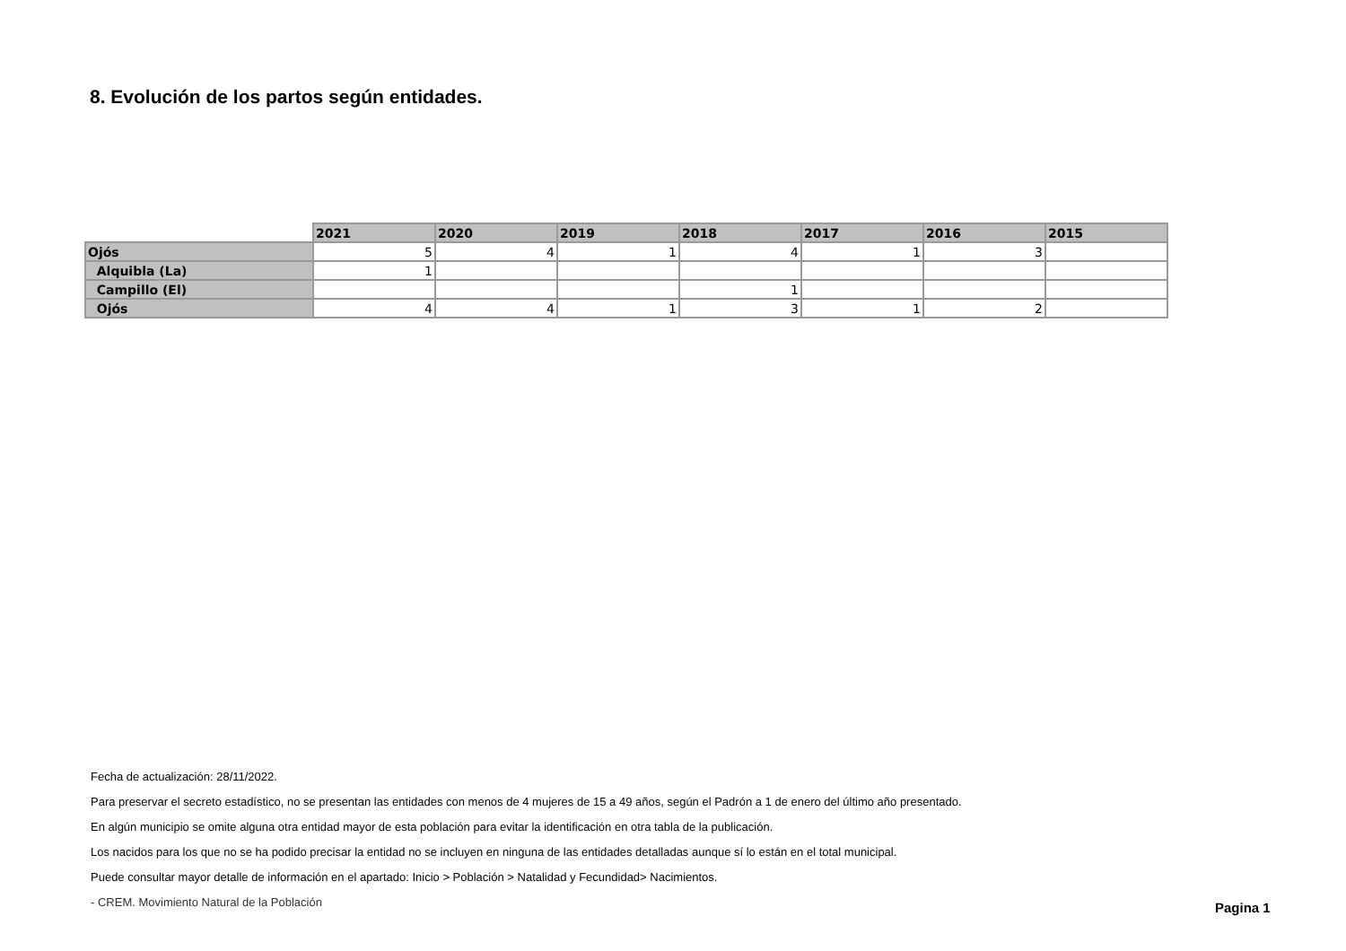8. Evolución de los partos según entidades.
| | 2021 | 2020 | 2019 | 2018 | 2017 | 2016 | 2015 |
| --- | --- | --- | --- | --- | --- | --- | --- |
| Ojós | 5 | 4 | 1 | 4 | 1 | 3 | |
| Alquibla (La) | 1 | | | | | | |
| Campillo (El) | | | | 1 | | | |
| Ojós | 4 | 4 | 1 | 3 | 1 | 2 | |
Fecha de actualización: 28/11/2022.
Para preservar el secreto estadístico, no se presentan las entidades con menos de 4 mujeres de 15 a 49 años, según el Padrón a 1 de enero del último año presentado.
En algún municipio se omite alguna otra entidad mayor de esta población para evitar la identificación en otra tabla de la publicación.
Los nacidos para los que no se ha podido precisar la entidad no se incluyen en ninguna de las entidades detalladas aunque sí lo están en el total municipal.
Puede consultar mayor detalle de información en el apartado: Inicio > Población > Natalidad y Fecundidad> Nacimientos.
- CREM. Movimiento Natural de la Población
Pagina 1